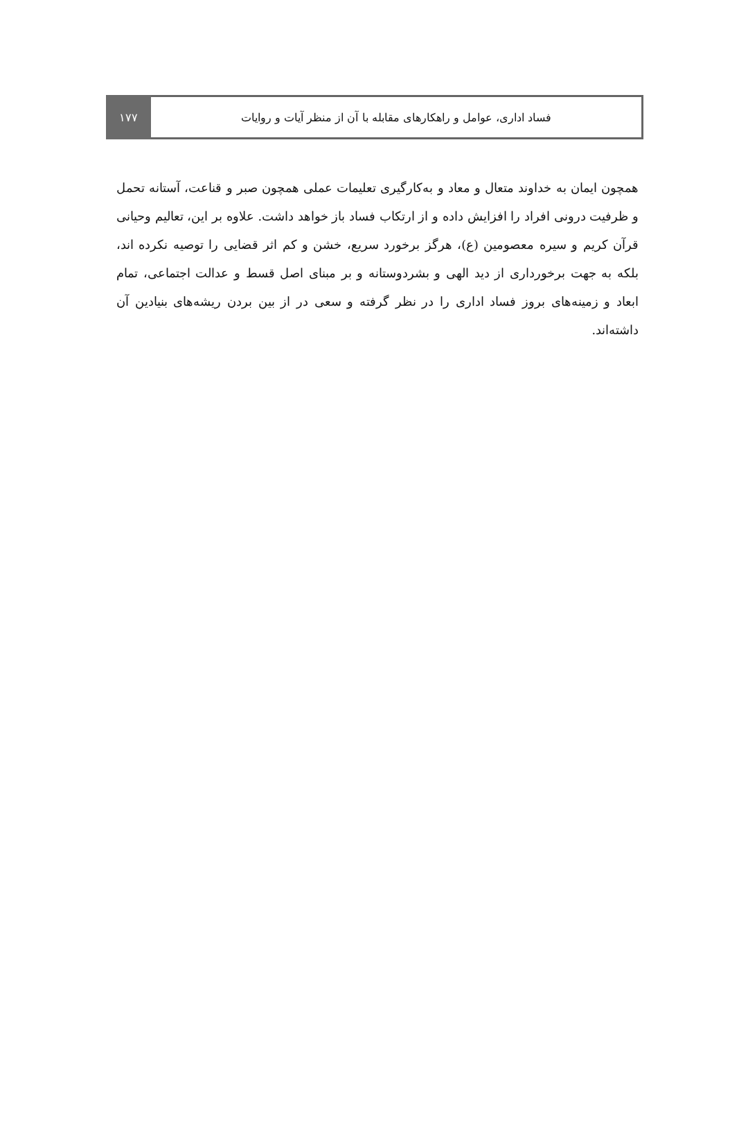فساد اداری، عوامل و راهکارهای مقابله با آن از منظر آیات و روایات
۱۷۷
همچون ایمان به خداوند متعال و معاد و به‌کارگیری تعلیمات عملی همچون صبر و قناعت، آستانه تحمل و ظرفیت درونی افراد را افزایش داده و از ارتکاب فساد باز خواهد داشت. علاوه بر این، تعالیم وحیانی قرآن کریم و سیره معصومین (ع)، هرگز برخورد سریع، خشن و کم اثر قضایی را توصیه نکرده اند، بلکه به جهت برخورداری از دید الهی و بشردوستانه و بر مبنای اصل قسط و عدالت اجتماعی، تمام ابعاد و زمینه‌های بروز فساد اداری را در نظر گرفته و سعی در از بین بردن ریشه‌های بنیادین آن داشته‌اند.